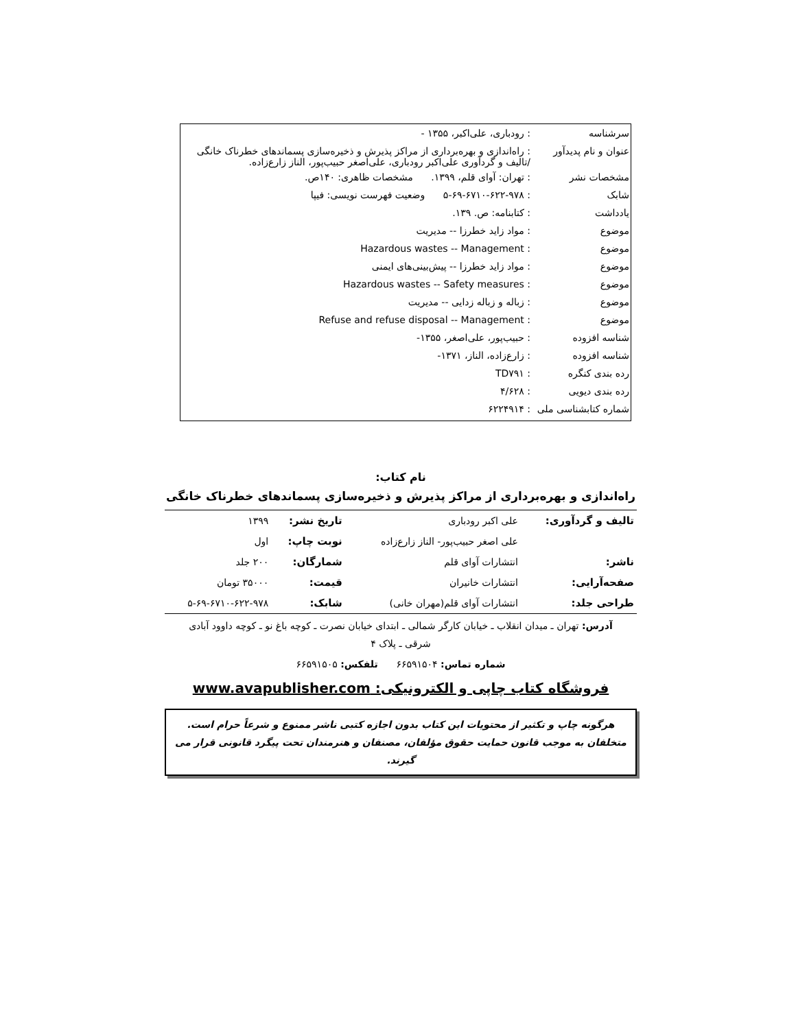| سرشناسه | : رودباری، علی‌اکبر، ۱۳۵۵ - |
| عنوان و نام پدیدآور | : راه‌اندازی و بهره‌برداری از مراکز پذیرش و ذخیره‌سازی پسماندهای خطرناک خانگی /تالیف و گردآوری علی‌اکبر رودباری، علی‌اصغر حبیب‌پور، الناز زارع‌زاده. |
| مشخصات نشر | : تهران: آوای قلم، ۱۳۹۹. مشخصات ظاهری: ۱۴۰ص. |
| شابک | : ۵-۶۹-۶۷۱۰-۶۲۲-۹۷۸ وضعیت فهرست نویسی: فیپا |
| یادداشت | : کتابنامه: ص. ۱۳۹. |
| موضوع | : مواد زاید خطرزا -- مدیریت |
| موضوع | : Hazardous wastes -- Management |
| موضوع | : مواد زاید خطرزا -- پیش‌بینی‌های ایمنی |
| موضوع | : Hazardous wastes -- Safety measures |
| موضوع | : زباله و زباله زدایی -- مدیریت |
| موضوع | : Refuse and refuse disposal -- Management |
| شناسه افزوده | : حبیب‌پور، علی‌اصغر، ۱۳۵۵- |
| شناسه افزوده | : زارع‌زاده، الناز، ۱۳۷۱- |
| رده بندی کنگره | : TD۷۹۱ |
| رده بندی دیویی | : ۴/۶۲۸ |
| شماره کتابشناسی ملی | : ۶۲۲۴۹۱۴ |
نام کتاب:
راه‌اندازی و بهره‌برداری از مراکز پذیرش و ذخیره‌سازی پسماندهای خطرناک خانگی
| تالیف و گردآوری: | علی اکبر رودباری | تاریخ نشر: | ۱۳۹۹ |
| | علی اصغر حبیب‌پور- الناز زارع‌زاده | نوبت چاپ: | اول |
| ناشر: | انتشارات آوای قلم | شمارگان: | ۲۰۰ جلد |
| صفحه‌آرایی: | انتشارات خانیران | قیمت: | ۳۵۰۰۰ تومان |
| طراحی جلد: | انتشارات آوای قلم(مهران خانی) | شابک: | ۵-۶۹-۶۷۱۰-۶۲۲-۹۷۸ |
آدرس: تهران ـ میدان انقلاب ـ خیابان کارگر شمالی ـ ابتدای خیابان نصرت ـ کوچه باغ نو ـ کوچه داوود آبادی
شرقی ـ پلاک ۴
شماره تماس: ۶۶۵۹۱۵۰۴ تلفکس: ۶۶۵۹۱۵۰۵
فروشگاه کتاب چاپی و الکترونیکی: www.avapublisher.com
هرگونه چاپ و تکثیر از محتویات این کتاب بدون اجازه کتبی ناشر ممنوع و شرعاً حرام است.
متخلفان به موجب قانون حمایت حقوق مؤلفان، مصنفان و هنرمندان تحت پیگرد قانونی قرار می گیرند.